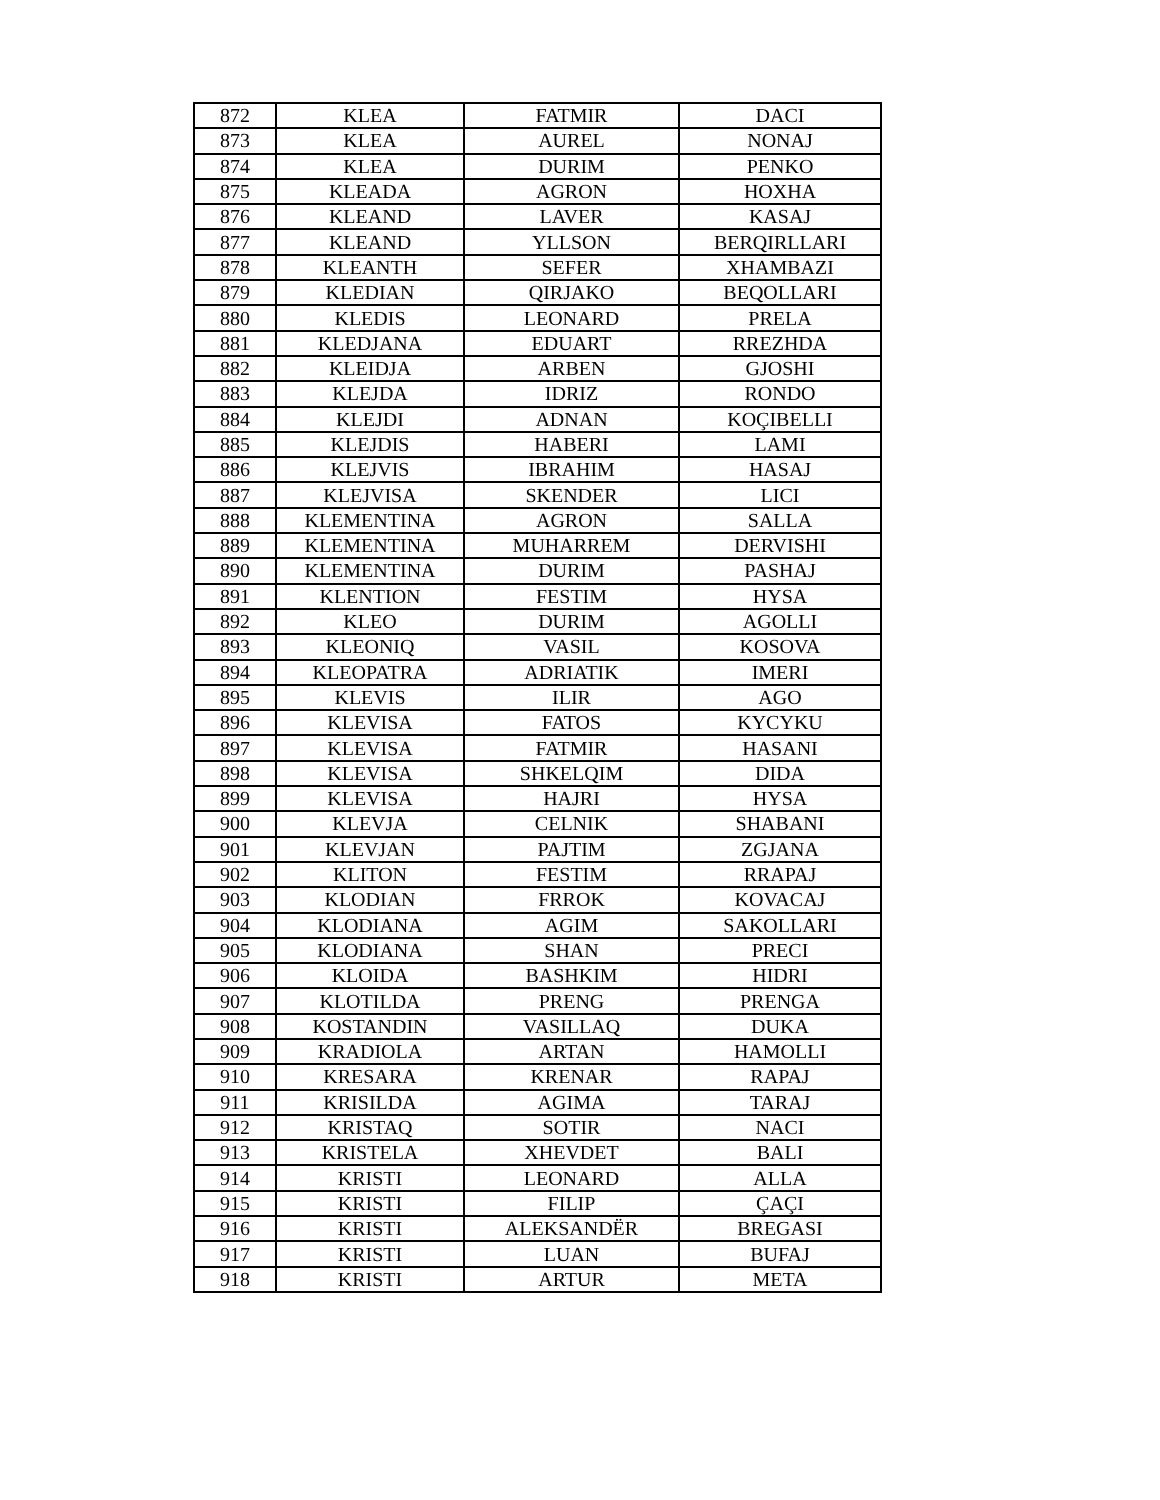| 872 | KLEA | FATMIR | DACI |
| 873 | KLEA | AUREL | NONAJ |
| 874 | KLEA | DURIM | PENKO |
| 875 | KLEADA | AGRON | HOXHA |
| 876 | KLEAND | LAVER | KASAJ |
| 877 | KLEAND | YLLSON | BERQIRLLARI |
| 878 | KLEANTH | SEFER | XHAMBAZI |
| 879 | KLEDIAN | QIRJAKO | BEQOLLARI |
| 880 | KLEDIS | LEONARD | PRELA |
| 881 | KLEDJANA | EDUART | RREZHDA |
| 882 | KLEIDJA | ARBEN | GJOSHI |
| 883 | KLEJDA | IDRIZ | RONDO |
| 884 | KLEJDI | ADNAN | KOÇIBELLI |
| 885 | KLEJDIS | HABERI | LAMI |
| 886 | KLEJVIS | IBRAHIM | HASAJ |
| 887 | KLEJVISA | SKENDER | LICI |
| 888 | KLEMENTINA | AGRON | SALLA |
| 889 | KLEMENTINA | MUHARREM | DERVISHI |
| 890 | KLEMENTINA | DURIM | PASHAJ |
| 891 | KLENTION | FESTIM | HYSA |
| 892 | KLEO | DURIM | AGOLLI |
| 893 | KLEONIQ | VASIL | KOSOVA |
| 894 | KLEOPATRA | ADRIATIK | IMERI |
| 895 | KLEVIS | ILIR | AGO |
| 896 | KLEVISA | FATOS | KYCYKU |
| 897 | KLEVISA | FATMIR | HASANI |
| 898 | KLEVISA | SHKELQIM | DIDA |
| 899 | KLEVISA | HAJRI | HYSA |
| 900 | KLEVJA | CELNIK | SHABANI |
| 901 | KLEVJAN | PAJTIM | ZGJANA |
| 902 | KLITON | FESTIM | RRAPAJ |
| 903 | KLODIAN | FRROK | KOVACAJ |
| 904 | KLODIANA | AGIM | SAKOLLARI |
| 905 | KLODIANA | SHAN | PRECI |
| 906 | KLOIDA | BASHKIM | HIDRI |
| 907 | KLOTILDA | PRENG | PRENGA |
| 908 | KOSTANDIN | VASILLAQ | DUKA |
| 909 | KRADIOLA | ARTAN | HAMOLLI |
| 910 | KRESARA | KRENAR | RAPAJ |
| 911 | KRISILDA | AGIMA | TARAJ |
| 912 | KRISTAQ | SOTIR | NACI |
| 913 | KRISTELA | XHEVDET | BALI |
| 914 | KRISTI | LEONARD | ALLA |
| 915 | KRISTI | FILIP | ÇAÇI |
| 916 | KRISTI | ALEKSANDËR | BREGASI |
| 917 | KRISTI | LUAN | BUFAJ |
| 918 | KRISTI | ARTUR | META |